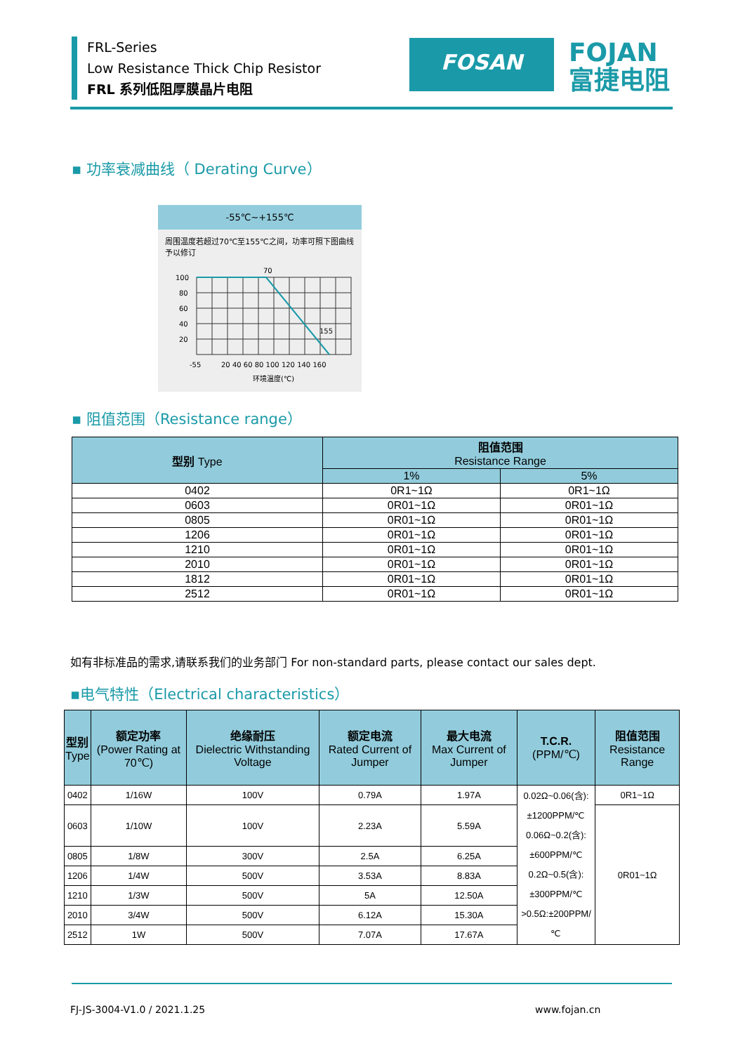FRL-Series
Low Resistance Thick Chip Resistor
FRL 系列低阻厚膜晶片电阻
FOSAN
FOJAN
富捷电阻
▪ 功率衰减曲线（ Derating Curve）
-55℃~+155℃
周围温度若超过70℃至155℃之间，功率可照下图曲线予以修订
70
100
80
60
40
20
155
-55
20 40 60 80 100 120 140 160
环境温度(℃)
▪ 阻值范围（Resistance range）
| 型别 Type | 阻值范围 Resistance Range | |
| --- | --- | --- |
| | 1% | 5% |
| 0402 | 0R1~1Ω | 0R1~1Ω |
| 0603 | 0R01~1Ω | 0R01~1Ω |
| 0805 | 0R01~1Ω | 0R01~1Ω |
| 1206 | 0R01~1Ω | 0R01~1Ω |
| 1210 | 0R01~1Ω | 0R01~1Ω |
| 2010 | 0R01~1Ω | 0R01~1Ω |
| 1812 | 0R01~1Ω | 0R01~1Ω |
| 2512 | 0R01~1Ω | 0R01~1Ω |
如有非标准品的需求,请联系我们的业务部门 For non-standard parts, please contact our sales dept.
▪电气特性（Electrical characteristics）
| 型别 Type | 额定功率 (Power Rating at 70℃) | 绝缘耐压 Dielectric Withstanding Voltage | 额定电流 Rated Current of Jumper | 最大电流 Max Current of Jumper | T.C.R. (PPM/℃) | 阻值范围 Resistance Range |
| --- | --- | --- | --- | --- | --- | --- |
| 0402 | 1/16W | 100V | 0.79A | 1.97A | 0.02Ω~0.06(含): ±1200PPM/℃ 0.06Ω~0.2(含): ±600PPM/℃ 0.2Ω~0.5(含): ±300PPM/℃ >0.5Ω:±200PPM/℃ | 0R1~1Ω |
| 0603 | 1/10W | 100V | 2.23A | 5.59A | | 0R01~1Ω |
| 0805 | 1/8W | 300V | 2.5A | 6.25A | | |
| 1206 | 1/4W | 500V | 3.53A | 8.83A | | |
| 1210 | 1/3W | 500V | 5A | 12.50A | | |
| 2010 | 3/4W | 500V | 6.12A | 15.30A | | |
| 2512 | 1W | 500V | 7.07A | 17.67A | | |
FJ-JS-3004-V1.0 / 2021.1.25 www.fojan.cn